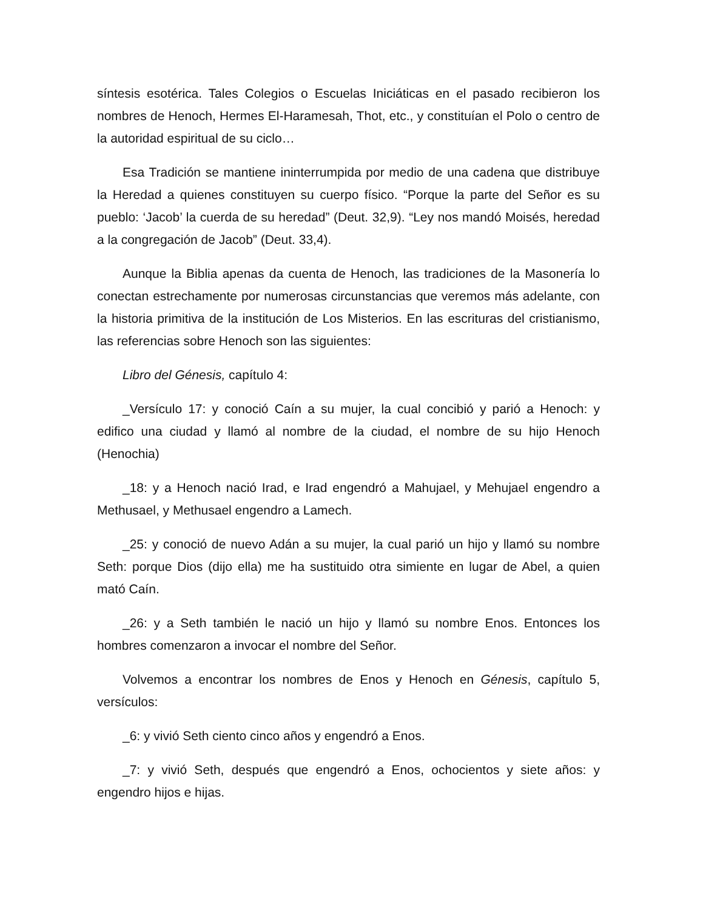síntesis esotérica. Tales Colegios o Escuelas Iniciáticas en el pasado recibieron los nombres de Henoch, Hermes El-Haramesah, Thot, etc., y constituían el Polo o centro de la autoridad espiritual de su ciclo…
Esa Tradición se mantiene ininterrumpida por medio de una cadena que distribuye la Heredad a quienes constituyen su cuerpo físico. “Porque la parte del Señor es su pueblo: ‘Jacob’ la cuerda de su heredad” (Deut. 32,9). “Ley nos mandó Moisés, heredad a la congregación de Jacob” (Deut. 33,4).
Aunque la Biblia apenas da cuenta de Henoch, las tradiciones de la Masonería lo conectan estrechamente por numerosas circunstancias que veremos más adelante, con la historia primitiva de la institución de Los Misterios. En las escrituras del cristianismo, las referencias sobre Henoch son las siguientes:
Libro del Génesis, capítulo 4:
_Versículo 17: y conoció Caín a su mujer, la cual concibió y parió a Henoch: y edifico una ciudad y llamó al nombre de la ciudad, el nombre de su hijo Henoch (Henochia)
_18: y a Henoch nació Irad, e Irad engendró a Mahujael, y Mehujael engendro a Methusael, y Methusael engendro a Lamech.
_25: y conoció de nuevo Adán a su mujer, la cual parió un hijo y llamó su nombre Seth: porque Dios (dijo ella) me ha sustituido otra simiente en lugar de Abel, a quien mató Caín.
_26: y a Seth también le nació un hijo y llamó su nombre Enos. Entonces los hombres comenzaron a invocar el nombre del Señor.
Volvemos a encontrar los nombres de Enos y Henoch en Génesis, capítulo 5, versículos:
_6: y vivió Seth ciento cinco años y engendró a Enos.
_7: y vivió Seth, después que engendró a Enos, ochocientos y siete años: y engendro hijos e hijas.